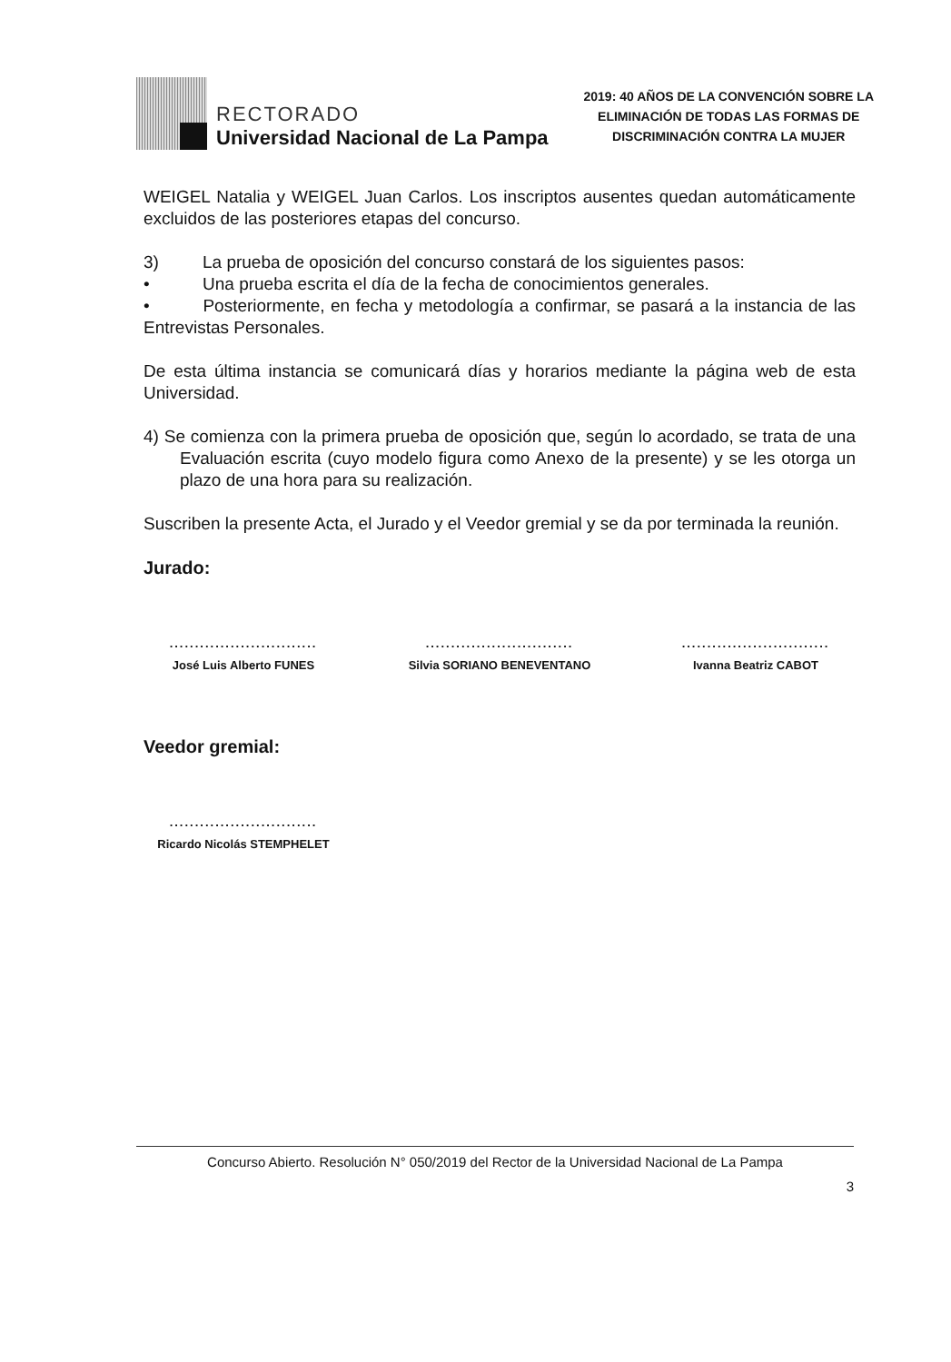RECTORADO
Universidad Nacional de La Pampa
2019: 40 AÑOS DE LA CONVENCIÓN SOBRE LA
ELIMINACIÓN DE TODAS LAS FORMAS DE
DISCRIMINACIÓN CONTRA LA MUJER
WEIGEL Natalia y WEIGEL Juan Carlos. Los inscriptos ausentes quedan automáticamente excluidos de las posteriores etapas del concurso.
3) La prueba de oposición del concurso constará de los siguientes pasos:
• Una prueba escrita el día de la fecha de conocimientos generales.
• Posteriormente, en fecha y metodología a confirmar, se pasará a la instancia de las Entrevistas Personales.
De esta última instancia se comunicará días y horarios mediante la página web de esta Universidad.
4) Se comienza con la primera prueba de oposición que, según lo acordado, se trata de una Evaluación escrita (cuyo modelo figura como Anexo de la presente) y se les otorga un plazo de una hora para su realización.
Suscriben la presente Acta, el Jurado y el Veedor gremial y se da por terminada la reunión.
Jurado:
.............................
José Luis Alberto FUNES
.............................
Silvia SORIANO BENEVENTANO
.............................
Ivanna Beatriz CABOT
Veedor gremial:
.............................
Ricardo Nicolás STEMPHELET
Concurso Abierto. Resolución N° 050/2019 del Rector de la Universidad Nacional de La Pampa
3